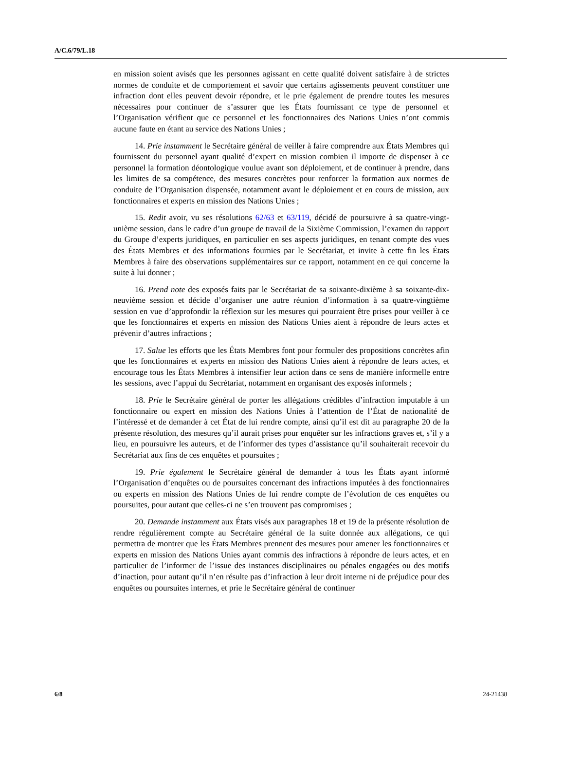A/C.6/79/L.18
en mission soient avisés que les personnes agissant en cette qualité doivent satisfaire à de strictes normes de conduite et de comportement et savoir que certains agissements peuvent constituer une infraction dont elles peuvent devoir répondre, et le prie également de prendre toutes les mesures nécessaires pour continuer de s’assurer que les États fournissant ce type de personnel et l’Organisation vérifient que ce personnel et les fonctionnaires des Nations Unies n’ont commis aucune faute en étant au service des Nations Unies ;
14. Prie instamment le Secrétaire général de veiller à faire comprendre aux États Membres qui fournissent du personnel ayant qualité d’expert en mission combien il importe de dispenser à ce personnel la formation déontologique voulue avant son déploiement, et de continuer à prendre, dans les limites de sa compétence, des mesures concrètes pour renforcer la formation aux normes de conduite de l’Organisation dispensée, notamment avant le déploiement et en cours de mission, aux fonctionnaires et experts en mission des Nations Unies ;
15. Redit avoir, vu ses résolutions 62/63 et 63/119, décidé de poursuivre à sa quatre-vingt-unième session, dans le cadre d’un groupe de travail de la Sixième Commission, l’examen du rapport du Groupe d’experts juridiques, en particulier en ses aspects juridiques, en tenant compte des vues des États Membres et des informations fournies par le Secrétariat, et invite à cette fin les États Membres à faire des observations supplémentaires sur ce rapport, notamment en ce qui concerne la suite à lui donner ;
16. Prend note des exposés faits par le Secrétariat de sa soixante-dixième à sa soixante-dix-neuvième session et décide d’organiser une autre réunion d’information à sa quatre-vingtième session en vue d’approfondir la réflexion sur les mesures qui pourraient être prises pour veiller à ce que les fonctionnaires et experts en mission des Nations Unies aient à répondre de leurs actes et prévenir d’autres infractions ;
17. Salue les efforts que les États Membres font pour formuler des propositions concrètes afin que les fonctionnaires et experts en mission des Nations Unies aient à répondre de leurs actes, et encourage tous les États Membres à intensifier leur action dans ce sens de manière informelle entre les sessions, avec l’appui du Secrétariat, notamment en organisant des exposés informels ;
18. Prie le Secrétaire général de porter les allégations crédibles d’infraction imputable à un fonctionnaire ou expert en mission des Nations Unies à l’attention de l’État de nationalité de l’intéressé et de demander à cet État de lui rendre compte, ainsi qu’il est dit au paragraphe 20 de la présente résolution, des mesures qu’il aurait prises pour enquêter sur les infractions graves et, s’il y a lieu, en poursuivre les auteurs, et de l’informer des types d’assistance qu’il souhaiterait recevoir du Secrétariat aux fins de ces enquêtes et poursuites ;
19. Prie également le Secrétaire général de demander à tous les États ayant informé l’Organisation d’enquêtes ou de poursuites concernant des infractions imputées à des fonctionnaires ou experts en mission des Nations Unies de lui rendre compte de l’évolution de ces enquêtes ou poursuites, pour autant que celles-ci ne s’en trouvent pas compromises ;
20. Demande instamment aux États visés aux paragraphes 18 et 19 de la présente résolution de rendre régulièrement compte au Secrétaire général de la suite donnée aux allégations, ce qui permettra de montrer que les États Membres prennent des mesures pour amener les fonctionnaires et experts en mission des Nations Unies ayant commis des infractions à répondre de leurs actes, et en particulier de l’informer de l’issue des instances disciplinaires ou pénales engagées ou des motifs d’inaction, pour autant qu’il n’en résulte pas d’infraction à leur droit interne ni de préjudice pour des enquêtes ou poursuites internes, et prie le Secrétaire général de continuer
6/8 24-21438